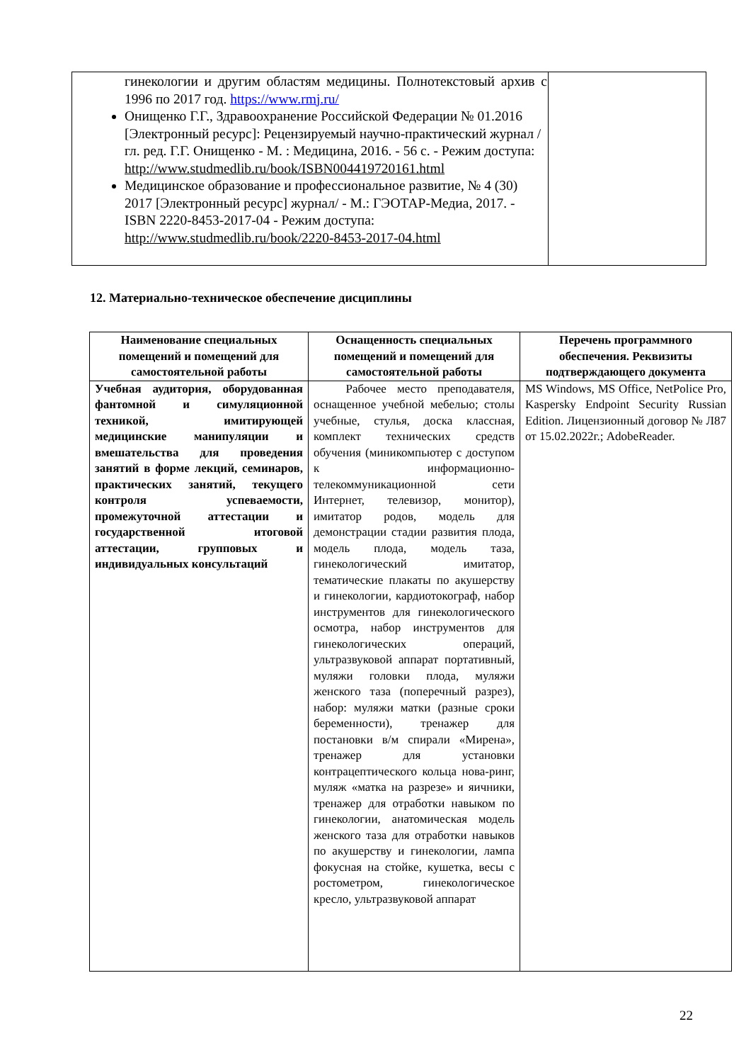| гинекологии и другим областям медицины. Полнотекстовый архив с 1996 по 2017 год. https://www.rmj.ru/ Онищенко Г.Г., Здравоохранение Российской Федерации № 01.2016 [Электронный ресурс]: Рецензируемый научно-практический журнал / гл. ред. Г.Г. Онищенко - М. : Медицина, 2016. - 56 с. - Режим доступа: http://www.studmedlib.ru/book/ISBN004419720161.html Медицинское образование и профессиональное развитие, № 4 (30) 2017 [Электронный ресурс] журнал/ - М.: ГЭОТАР-Медиа, 2017. - ISBN 2220-8453-2017-04 - Режим доступа: http://www.studmedlib.ru/book/2220-8453-2017-04.html | |
12. Материально-техническое обеспечение дисциплины
| Наименование специальных помещений и помещений для самостоятельной работы | Оснащенность специальных помещений и помещений для самостоятельной работы | Перечень программного обеспечения. Реквизиты подтверждающего документа |
| --- | --- | --- |
| Учебная аудитория, оборудованная фантомной и симуляционной техникой, имитирующей медицинские манипуляции и вмешательства для проведения занятий в форме лекций, семинаров, практических занятий, текущего контроля успеваемости, промежуточной аттестации и государственной итоговой аттестации, групповых и индивидуальных консультаций | Рабочее место преподавателя, оснащенное учебной мебелью; столы учебные, стулья, доска классная, комплект технических средств обучения (миникомпьютер с доступом к информационно-телекоммуникационной сети Интернет, телевизор, монитор), имитатор родов, модель для демонстрации стадии развития плода, модель плода, модель таза, гинекологический имитатор, тематические плакаты по акушерству и гинекологии, кардиотокограф, набор инструментов для гинекологического осмотра, набор инструментов для гинекологических операций, ультразвуковой аппарат портативный, муляжи головки плода, муляжи женского таза (поперечный разрез), набор: муляжи матки (разные сроки беременности), тренажер для постановки в/м спирали «Мирена», тренажер для установки контрацептического кольца нова-ринг, муляж «матка на разрезе» и яичники, тренажер для отработки навыком по гинекологии, анатомическая модель женского таза для отработки навыков по акушерству и гинекологии, лампа фокусная на стойке, кушетка, весы с ростометром, гинекологическое кресло, ультразвуковой аппарат | MS Windows, MS Office, NetPolice Pro, Kaspersky Endpoint Security Russian Edition. Лицензионный договор № Л87 от 15.02.2022г.; AdobeReader. |
22